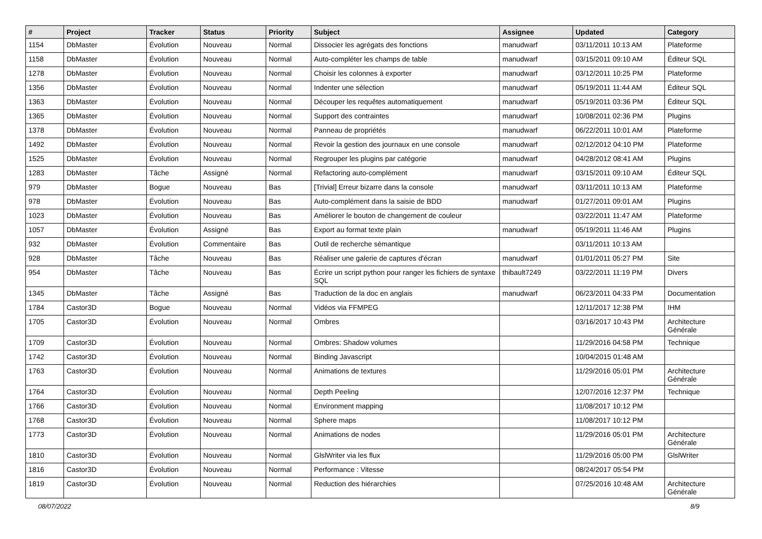| # | Project | Tracker | Status | Priority | Subject | Assignee | Updated | Category |
| --- | --- | --- | --- | --- | --- | --- | --- | --- |
| 1154 | DbMaster | Évolution | Nouveau | Normal | Dissocier les agrégats des fonctions | manudwarf | 03/11/2011 10:13 AM | Plateforme |
| 1158 | DbMaster | Évolution | Nouveau | Normal | Auto-compléter les champs de table | manudwarf | 03/15/2011 09:10 AM | Éditeur SQL |
| 1278 | DbMaster | Évolution | Nouveau | Normal | Choisir les colonnes à exporter | manudwarf | 03/12/2011 10:25 PM | Plateforme |
| 1356 | DbMaster | Évolution | Nouveau | Normal | Indenter une sélection | manudwarf | 05/19/2011 11:44 AM | Éditeur SQL |
| 1363 | DbMaster | Évolution | Nouveau | Normal | Découper les requêtes automatiquement | manudwarf | 05/19/2011 03:36 PM | Éditeur SQL |
| 1365 | DbMaster | Évolution | Nouveau | Normal | Support des contraintes | manudwarf | 10/08/2011 02:36 PM | Plugins |
| 1378 | DbMaster | Évolution | Nouveau | Normal | Panneau de propriétés | manudwarf | 06/22/2011 10:01 AM | Plateforme |
| 1492 | DbMaster | Évolution | Nouveau | Normal | Revoir la gestion des journaux en une console | manudwarf | 02/12/2012 04:10 PM | Plateforme |
| 1525 | DbMaster | Évolution | Nouveau | Normal | Regrouper les plugins par catégorie | manudwarf | 04/28/2012 08:41 AM | Plugins |
| 1283 | DbMaster | Tâche | Assigné | Normal | Refactoring auto-complément | manudwarf | 03/15/2011 09:10 AM | Éditeur SQL |
| 979 | DbMaster | Bogue | Nouveau | Bas | [Trivial] Erreur bizarre dans la console | manudwarf | 03/11/2011 10:13 AM | Plateforme |
| 978 | DbMaster | Évolution | Nouveau | Bas | Auto-complément dans la saisie de BDD | manudwarf | 01/27/2011 09:01 AM | Plugins |
| 1023 | DbMaster | Évolution | Nouveau | Bas | Améliorer le bouton de changement de couleur | | 03/22/2011 11:47 AM | Plateforme |
| 1057 | DbMaster | Évolution | Assigné | Bas | Export au format texte plain | manudwarf | 05/19/2011 11:46 AM | Plugins |
| 932 | DbMaster | Évolution | Commentaire | Bas | Outil de recherche sémantique | | 03/11/2011 10:13 AM | |
| 928 | DbMaster | Tâche | Nouveau | Bas | Réaliser une galerie de captures d'écran | manudwarf | 01/01/2011 05:27 PM | Site |
| 954 | DbMaster | Tâche | Nouveau | Bas | Écrire un script python pour ranger les fichiers de syntaxe SQL | thibault7249 | 03/22/2011 11:19 PM | Divers |
| 1345 | DbMaster | Tâche | Assigné | Bas | Traduction de la doc en anglais | manudwarf | 06/23/2011 04:33 PM | Documentation |
| 1784 | Castor3D | Bogue | Nouveau | Normal | Vidéos via FFMPEG | | 12/11/2017 12:38 PM | IHM |
| 1705 | Castor3D | Évolution | Nouveau | Normal | Ombres | | 03/16/2017 10:43 PM | Architecture Générale |
| 1709 | Castor3D | Évolution | Nouveau | Normal | Ombres: Shadow volumes | | 11/29/2016 04:58 PM | Technique |
| 1742 | Castor3D | Évolution | Nouveau | Normal | Binding Javascript | | 10/04/2015 01:48 AM | |
| 1763 | Castor3D | Évolution | Nouveau | Normal | Animations de textures | | 11/29/2016 05:01 PM | Architecture Générale |
| 1764 | Castor3D | Évolution | Nouveau | Normal | Depth Peeling | | 12/07/2016 12:37 PM | Technique |
| 1766 | Castor3D | Évolution | Nouveau | Normal | Environment mapping | | 11/08/2017 10:12 PM | |
| 1768 | Castor3D | Évolution | Nouveau | Normal | Sphere maps | | 11/08/2017 10:12 PM | |
| 1773 | Castor3D | Évolution | Nouveau | Normal | Animations de nodes | | 11/29/2016 05:01 PM | Architecture Générale |
| 1810 | Castor3D | Évolution | Nouveau | Normal | GlslWriter via les flux | | 11/29/2016 05:00 PM | GlslWriter |
| 1816 | Castor3D | Évolution | Nouveau | Normal | Performance : Vitesse | | 08/24/2017 05:54 PM | |
| 1819 | Castor3D | Évolution | Nouveau | Normal | Reduction des hiérarchies | | 07/25/2016 10:48 AM | Architecture Générale |
08/07/2022 8/9